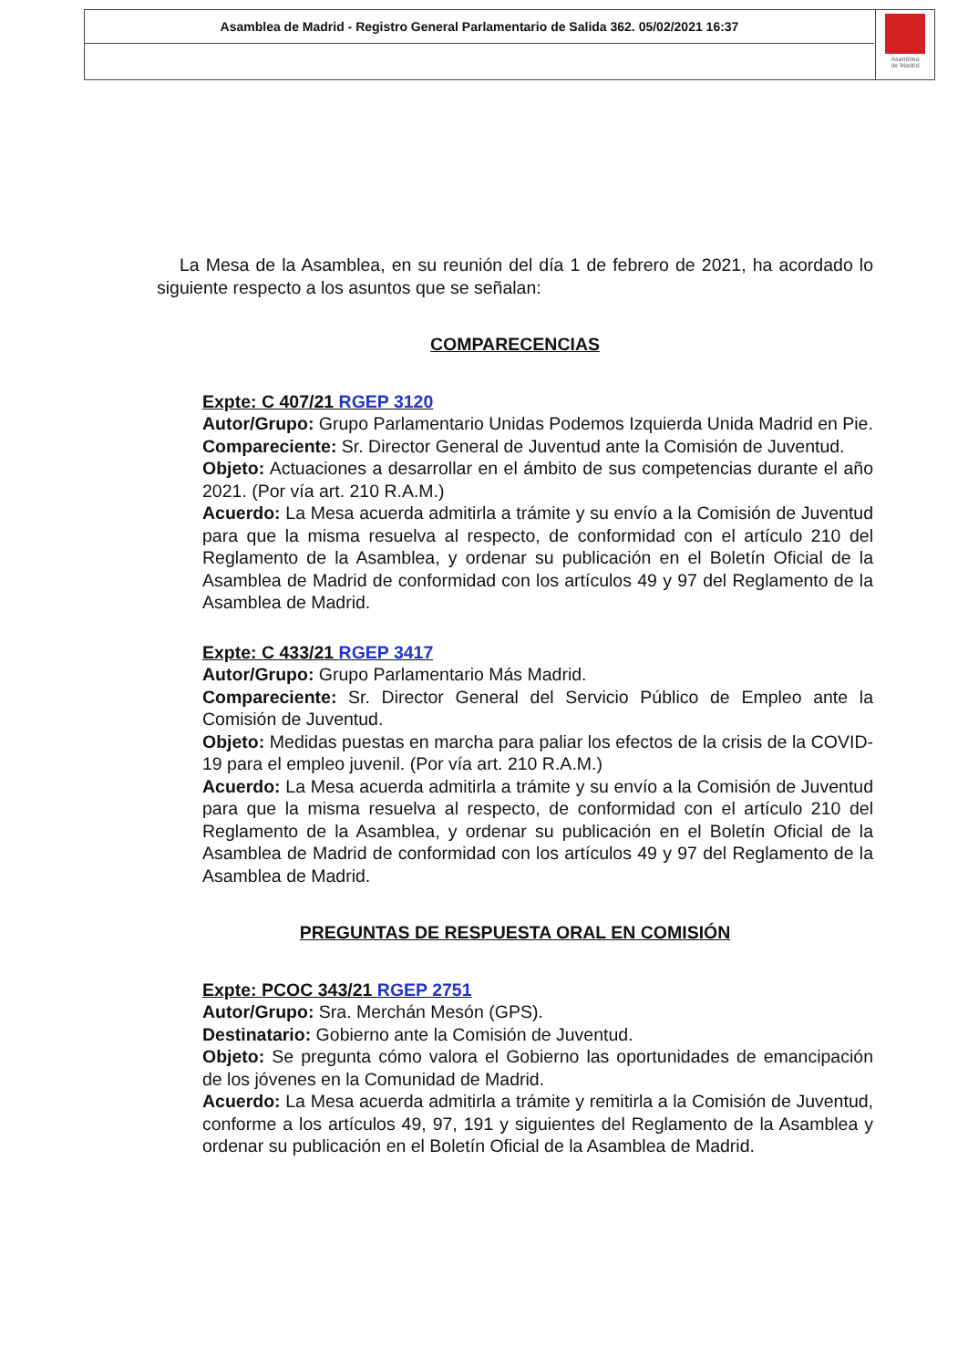Asamblea de Madrid - Registro General Parlamentario de Salida 362. 05/02/2021 16:37
Asamblea
de Madrid
La Mesa de la Asamblea, en su reunión del día 1 de febrero de 2021, ha acordado lo siguiente respecto a los asuntos que se señalan:
COMPARECENCIAS
Expte: C 407/21 RGEP 3120
Autor/Grupo: Grupo Parlamentario Unidas Podemos Izquierda Unida Madrid en Pie.
Compareciente: Sr. Director General de Juventud ante la Comisión de Juventud.
Objeto: Actuaciones a desarrollar en el ámbito de sus competencias durante el año 2021. (Por vía art. 210 R.A.M.)
Acuerdo: La Mesa acuerda admitirla a trámite y su envío a la Comisión de Juventud para que la misma resuelva al respecto, de conformidad con el artículo 210 del Reglamento de la Asamblea, y ordenar su publicación en el Boletín Oficial de la Asamblea de Madrid de conformidad con los artículos 49 y 97 del Reglamento de la Asamblea de Madrid.
Expte: C 433/21 RGEP 3417
Autor/Grupo: Grupo Parlamentario Más Madrid.
Compareciente: Sr. Director General del Servicio Público de Empleo ante la Comisión de Juventud.
Objeto: Medidas puestas en marcha para paliar los efectos de la crisis de la COVID-19 para el empleo juvenil. (Por vía art. 210 R.A.M.)
Acuerdo: La Mesa acuerda admitirla a trámite y su envío a la Comisión de Juventud para que la misma resuelva al respecto, de conformidad con el artículo 210 del Reglamento de la Asamblea, y ordenar su publicación en el Boletín Oficial de la Asamblea de Madrid de conformidad con los artículos 49 y 97 del Reglamento de la Asamblea de Madrid.
PREGUNTAS DE RESPUESTA ORAL EN COMISIÓN
Expte: PCOC 343/21 RGEP 2751
Autor/Grupo: Sra. Merchán Mesón (GPS).
Destinatario: Gobierno ante la Comisión de Juventud.
Objeto: Se pregunta cómo valora el Gobierno las oportunidades de emancipación de los jóvenes en la Comunidad de Madrid.
Acuerdo: La Mesa acuerda admitirla a trámite y remitirla a la Comisión de Juventud, conforme a los artículos 49, 97, 191 y siguientes del Reglamento de la Asamblea y ordenar su publicación en el Boletín Oficial de la Asamblea de Madrid.